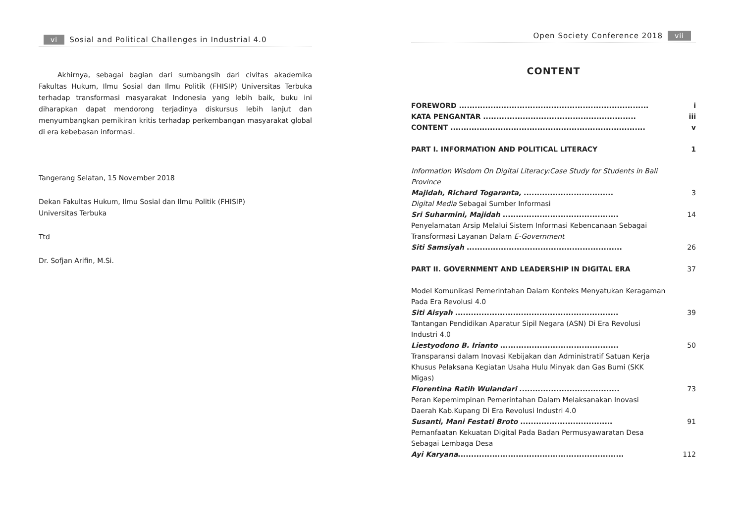vi Sosial and Political Challenges in Industrial 4.0
Akhirnya, sebagai bagian dari sumbangsih dari civitas akademika Fakultas Hukum, Ilmu Sosial dan Ilmu Politik (FHISIP) Universitas Terbuka terhadap transformasi masyarakat Indonesia yang lebih baik, buku ini diharapkan dapat mendorong terjadinya diskursus lebih lanjut dan menyumbangkan pemikiran kritis terhadap perkembangan masyarakat global di era kebebasan informasi.
Tangerang Selatan, 15 November 2018
Dekan Fakultas Hukum, Ilmu Sosial dan Ilmu Politik (FHISIP)
Universitas Terbuka
Ttd
Dr. Sofjan Arifin, M.Si.
Open Society Conference 2018 vii
CONTENT
FOREWORD ........................................................................ i
KATA PENGANTAR .......................................................... iii
CONTENT .......................................................................... v
PART I. INFORMATION AND POLITICAL LITERACY 1
Information Wisdom On Digital Literacy:Case Study for Students in Bali Province
Majidah, Richard Togaranta, .................................. 3
Digital Media Sebagai Sumber Informasi
Sri Suharmini, Majidah ............................................ 14
Penyelamatan Arsip Melalui Sistem Informasi Kebencanaan Sebagai Transformasi Layanan Dalam E-Government
Siti Samsiyah ........................................................... 26
PART II. GOVERNMENT AND LEADERSHIP IN DIGITAL ERA 37
Model Komunikasi Pemerintahan Dalam Konteks Menyatukan Keragaman Pada Era Revolusi 4.0
Siti Aisyah .............................................................. 39
Tantangan Pendidikan Aparatur Sipil Negara (ASN) Di Era Revolusi Industri 4.0
Liestyodono B. Irianto ............................................. 50
Transparansi dalam Inovasi Kebijakan dan Administratif Satuan Kerja Khusus Pelaksana Kegiatan Usaha Hulu Minyak dan Gas Bumi (SKK Migas)
Florentina Ratih Wulandari ...................................... 73
Peran Kepemimpinan Pemerintahan Dalam Melaksanakan Inovasi Daerah Kab.Kupang Di Era Revolusi Industri 4.0
Susanti, Mani Festati Broto ................................... 91
Pemanfaatan Kekuatan Digital Pada Badan Permusyawaratan Desa Sebagai Lembaga Desa
Ayi Karyana............................................................... 112